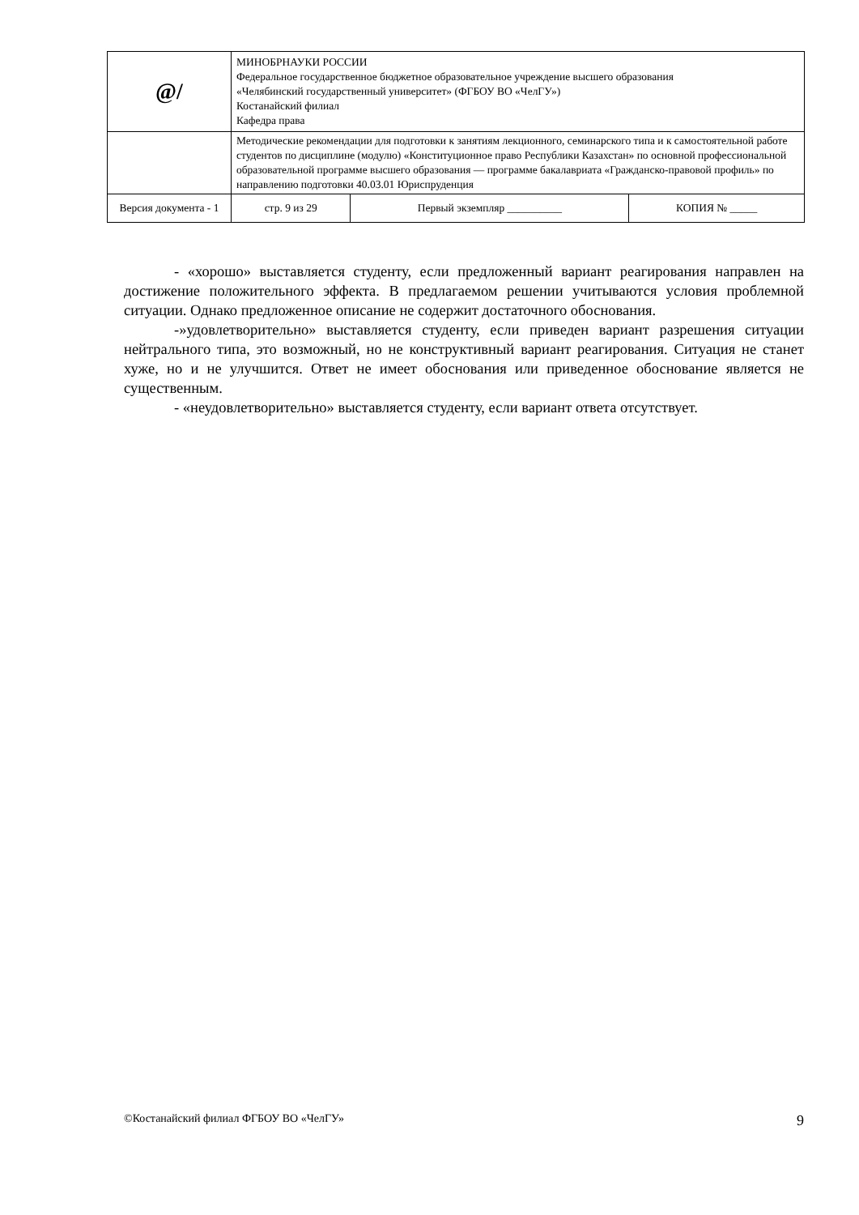| @/ | МИНОБРНАУКИ РОССИИ Федеральное государственное бюджетное образовательное учреждение высшего образования «Челябинский государственный университет» (ФГБОУ ВО «ЧелГУ») Костанайский филиал Кафедра права | | | |
| | Методические рекомендации для подготовки к занятиям лекционного, семинарского типа и к самостоятельной работе студентов по дисциплине (модулю) «Конституционное право Республики Казахстан» по основной профессиональной образовательной программе высшего образования — программе бакалавриата «Гражданско-правовой профиль» по направлению подготовки 40.03.01 Юриспруденция | | | |
| Версия документа - 1 | | стр. 9 из 29 | Первый экземпляр __________ | КОПИЯ № _____ |
- «хорошо» выставляется студенту, если предложенный вариант реагирования направлен на достижение положительного эффекта. В предлагаемом решении учитываются условия проблемной ситуации. Однако предложенное описание не содержит достаточного обоснования.
-»удовлетворительно» выставляется студенту, если приведен вариант разрешения ситуации нейтрального типа, это возможный, но не конструктивный вариант реагирования. Ситуация не станет хуже, но и не улучшится. Ответ не имеет обоснования или приведенное обоснование является не существенным.
- «неудовлетворительно» выставляется студенту, если вариант ответа отсутствует.
©Костанайский филиал ФГБОУ ВО «ЧелГУ» 9